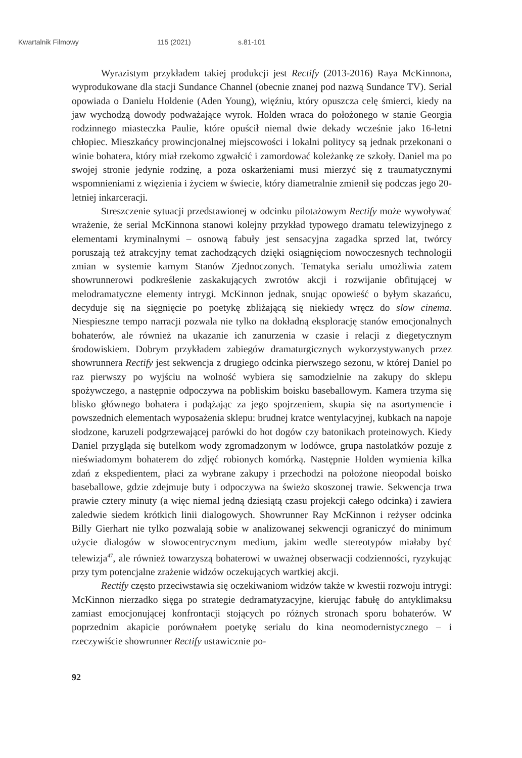Kwartalnik Filmowy 115 (2021) s.81-101
Wyrazistym przykładem takiej produkcji jest Rectify (2013-2016) Raya McKinnona, wyprodukowane dla stacji Sundance Channel (obecnie znanej pod nazwą Sundance TV). Serial opowiada o Danielu Holdenie (Aden Young), więźniu, który opuszcza celę śmierci, kiedy na jaw wychodzą dowody podważające wyrok. Holden wraca do położonego w stanie Georgia rodzinnego miasteczka Paulie, które opuścił niemal dwie dekady wcześnie jako 16-letni chłopiec. Mieszkańcy prowincjonalnej miejscowości i lokalni politycy są jednak przekonani o winie bohatera, który miał rzekomo zgwałcić i zamordować koleżankę ze szkoły. Daniel ma po swojej stronie jedynie rodzinę, a poza oskarżeniami musi mierzyć się z traumatycznymi wspomnieniami z więzienia i życiem w świecie, który diametralnie zmienił się podczas jego 20-letniej inkarceracji.
Streszczenie sytuacji przedstawionej w odcinku pilotażowym Rectify może wywoływać wrażenie, że serial McKinnona stanowi kolejny przykład typowego dramatu telewizyjnego z elementami kryminalnymi – osnową fabuły jest sensacyjna zagadka sprzed lat, twórcy poruszają też atrakcyjny temat zachodzących dzięki osiągnięciom nowoczesnych technologii zmian w systemie karnym Stanów Zjednoczonych. Tematyka serialu umożliwia zatem showrunnerowi podkreślenie zaskakujących zwrotów akcji i rozwijanie obfitującej w melodramatyczne elementy intrygi. McKinnon jednak, snując opowieść o byłym skazańcu, decyduje się na sięgnięcie po poetykę zbliżającą się niekiedy wręcz do slow cinema. Niespieszne tempo narracji pozwala nie tylko na dokładną eksplorację stanów emocjonalnych bohaterów, ale również na ukazanie ich zanurzenia w czasie i relacji z diegetycznym środowiskiem. Dobrym przykładem zabiegów dramaturgicznych wykorzystywanych przez showrunnera Rectify jest sekwencja z drugiego odcinka pierwszego sezonu, w której Daniel po raz pierwszy po wyjściu na wolność wybiera się samodzielnie na zakupy do sklepu spożywczego, a następnie odpoczywa na pobliskim boisku baseballowym. Kamera trzyma się blisko głównego bohatera i podążając za jego spojrzeniem, skupia się na asortymencie i powszednich elementach wyposażenia sklepu: brudnej kratce wentylacyjnej, kubkach na napoje słodzone, karuzeli podgrzewającej parówki do hot dogów czy batonikach proteinowych. Kiedy Daniel przygląda się butelkom wody zgromadzonym w lodówce, grupa nastolatków pozuje z nieświadomym bohaterem do zdjęć robionych komórką. Następnie Holden wymienia kilka zdań z ekspedientem, płaci za wybrane zakupy i przechodzi na położone nieopodal boisko baseballowe, gdzie zdejmuje buty i odpoczywa na świeżo skoszonej trawie. Sekwencja trwa prawie cztery minuty (a więc niemal jedną dziesiątą czasu projekcji całego odcinka) i zawiera zaledwie siedem krótkich linii dialogowych. Showrunner Ray McKinnon i reżyser odcinka Billy Gierhart nie tylko pozwalają sobie w analizowanej sekwencji ograniczyć do minimum użycie dialogów w słowocentrycznym medium, jakim wedle stereotypów miałaby być telewizja<sup>47</sup>, ale również towarzyszą bohaterowi w uważnej obserwacji codzienności, ryzykując przy tym potencjalne zrażenie widzów oczekujących wartkiej akcji.
Rectify często przeciwstawia się oczekiwaniom widzów także w kwestii rozwoju intrygi: McKinnon nierzadko sięga po strategie dedramatyzacyjne, kierując fabułę do antyklimaksu zamiast emocjonującej konfrontacji stojących po różnych stronach sporu bohaterów. W poprzednim akapicie porównałem poetykę serialu do kina neomodernistycznego – i rzeczywiście showrunner Rectify ustawicznie po-
92